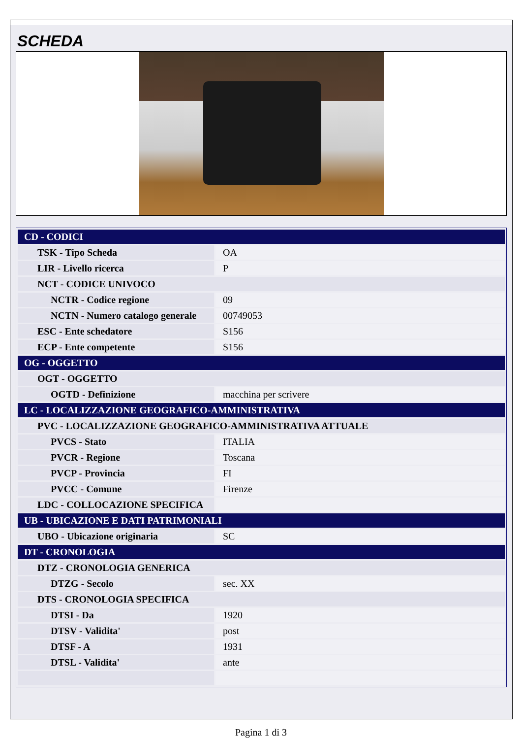SCHEDA
| CD - CODICI | |
| TSK - Tipo Scheda | OA |
| LIR - Livello ricerca | P |
| NCT - CODICE UNIVOCO | |
| NCTR - Codice regione | 09 |
| NCTN - Numero catalogo generale | 00749053 |
| ESC - Ente schedatore | S156 |
| ECP - Ente competente | S156 |
| OG - OGGETTO | |
| OGT - OGGETTO | |
| OGTD - Definizione | macchina per scrivere |
| LC - LOCALIZZAZIONE GEOGRAFICO-AMMINISTRATIVA | |
| PVC - LOCALIZZAZIONE GEOGRAFICO-AMMINISTRATIVA ATTUALE | |
| PVCS - Stato | ITALIA |
| PVCR - Regione | Toscana |
| PVCP - Provincia | FI |
| PVCC - Comune | Firenze |
| LDC - COLLOCAZIONE SPECIFICA | |
| UB - UBICAZIONE E DATI PATRIMONIALI | |
| UBO - Ubicazione originaria | SC |
| DT - CRONOLOGIA | |
| DTZ - CRONOLOGIA GENERICA | |
| DTZG - Secolo | sec. XX |
| DTS - CRONOLOGIA SPECIFICA | |
| DTSI - Da | 1920 |
| DTSV - Validita' | post |
| DTSF - A | 1931 |
| DTSL - Validita' | ante |
Pagina 1 di 3